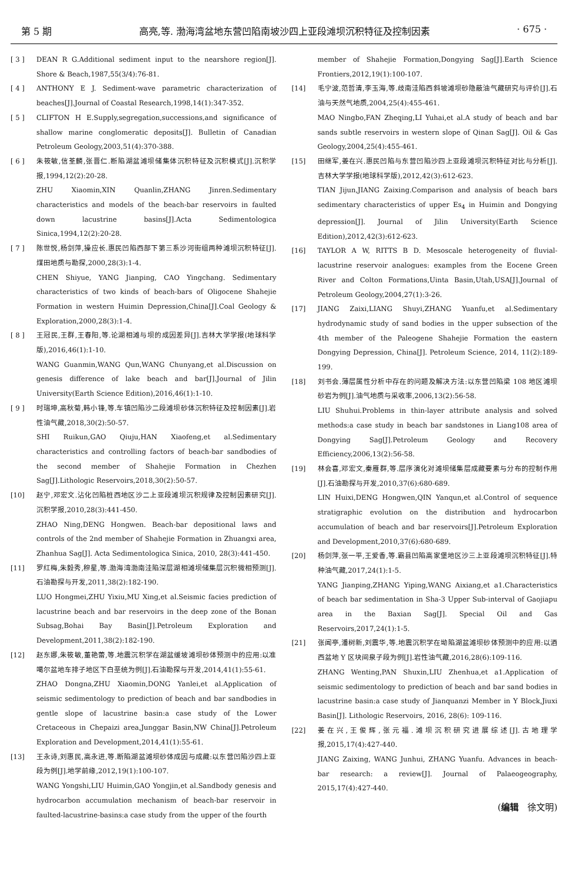第 5 期 高亮,等. 渤海湾盆地东营凹陷南坡沙四上亚段滩坝沉积特征及控制因素 · 675 ·
[ 3 ] DEAN R G.Additional sediment input to the nearshore region[J]. Shore & Beach,1987,55(3/4):76-81.
[ 4 ] ANTHONY E J. Sediment-wave parametric characterization of beaches[J].Journal of Coastal Research,1998,14(1):347-352.
[ 5 ] CLIFTON H E.Supply,segregation,successions,and significance of shallow marine conglomeratic deposits[J]. Bulletin of Canadian Petroleum Geology,2003,51(4):370-388.
[ 6 ] 朱筱敏,信荃麟,张晋仁.断陷湖盆滩坝储集体沉积特征及沉积模式[J].沉积学报,1994,12(2):20-28.
ZHU Xiaomin,XIN Quanlin,ZHANG Jinren.Sedimentary characteristics and models of the beach-bar reservoirs in faulted down lacustrine basins[J].Acta Sedimentologica Sinica,1994,12(2):20-28.
[ 7 ] 陈世悦,杨剑萍,操应长.惠民凹陷西部下第三系沙河街组两种滩坝沉积特征[J].煤田地质与勘探,2000,28(3):1-4.
CHEN Shiyue, YANG Jianping, CAO Yingchang. Sedimentary characteristics of two kinds of beach-bars of Oligocene Shahejie Formation in western Huimin Depression,China[J].Coal Geology & Exploration,2000,28(3):1-4.
[ 8 ] 王冠民,王群,王春阳,等.论湖相滩与坝的成因差异[J].吉林大学学报(地球科学版),2016,46(1):1-10.
WANG Guanmin,WANG Qun,WANG Chunyang,et al.Discussion on genesis difference of lake beach and bar[J].Journal of Jilin University(Earth Science Edition),2016,46(1):1-10.
[ 9 ] 时瑞坤,高秋菊,韩小锋,等.车镇凹陷沙二段滩坝砂体沉积特征及控制因素[J].岩性油气藏,2018,30(2):50-57.
SHI Ruikun,GAO Qiuju,HAN Xiaofeng,et al.Sedimentary characteristics and controlling factors of beach-bar sandbodies of the second member of Shahejie Formation in Chezhen Sag[J].Lithologic Reservoirs,2018,30(2):50-57.
[10] 赵宁,邓宏文.沾化凹陷桩西地区沙二上亚段滩坝沉积规律及控制因素研究[J].沉积学报,2010,28(3):441-450.
ZHAO Ning,DENG Hongwen. Beach-bar depositional laws and controls of the 2nd member of Shahejie Formation in Zhuangxi area, Zhanhua Sag[J]. Acta Sedimentologica Sinica, 2010, 28(3):441-450.
[11] 罗红梅,朱毅秀,穆星,等.渤海湾渤南洼陷深层湖相滩坝储集层沉积微相预测[J].石油勘探与开发,2011,38(2):182-190.
LUO Hongmei,ZHU Yixiu,MU Xing,et al.Seismic facies prediction of lacustrine beach and bar reservoirs in the deep zone of the Bonan Subsag,Bohai Bay Basin[J].Petroleum Exploration and Development,2011,38(2):182-190.
[12] 赵东娜,朱筱敏,董艳蕾,等.地震沉积学在湖盆缓坡滩坝砂体预测中的应用:以准噶尔盆地车排子地区下白垩统为例[J].石油勘探与开发,2014,41(1):55-61.
ZHAO Dongna,ZHU Xiaomin,DONG Yanlei,et al.Application of seismic sedimentology to prediction of beach and bar sandbodies in gentle slope of lacustrine basin:a case study of the Lower Cretaceous in Chepaizi area,Junggar Basin,NW China[J].Petroleum Exploration and Development,2014,41(1):55-61.
[13] 王永诗,刘惠民,高永进,等.断陷湖盆滩坝砂体成因与成藏:以东营凹陷沙四上亚段为例[J].地学前缘,2012,19(1):100-107.
WANG Yongshi,LIU Huimin,GAO Yongjin,et al.Sandbody genesis and hydrocarbon accumulation mechanism of beach-bar reservoir in faulted-lacustrine-basins:a case study from the upper of the fourth
member of Shahejie Formation,Dongying Sag[J].Earth Science Frontiers,2012,19(1):100-107.
[14] 毛宁波,范哲清,李玉海,等.歧南洼陷西斜坡滩坝砂隐蔽油气藏研究与评价[J].石油与天然气地质,2004,25(4):455-461.
MAO Ningbo,FAN Zheqing,LI Yuhai,et al.A study of beach and bar sands subtle reservoirs in western slope of Qinan Sag[J]. Oil & Gas Geology,2004,25(4):455-461.
[15] 田继军,姜在兴.惠民凹陷与东营凹陷沙四上亚段滩坝沉积特征对比与分析[J].吉林大学学报(地球科学版),2012,42(3):612-623.
TIAN Jijun,JIANG Zaixing.Comparison and analysis of beach bars sedimentary characteristics of upper Es<sub>4</sub> in Huimin and Dongying depression[J]. Journal of Jilin University(Earth Science Edition),2012,42(3):612-623.
[16] TAYLOR A W, RITTS B D. Mesoscale heterogeneity of fluvial-lacustrine reservoir analogues: examples from the Eocene Green River and Colton Formations,Uinta Basin,Utah,USA[J].Journal of Petroleum Geology,2004,27(1):3-26.
[17] JIANG Zaixi,LIANG Shuyi,ZHANG Yuanfu,et al.Sedimentary hydrodynamic study of sand bodies in the upper subsection of the 4th member of the Paleogene Shahejie Formation the eastern Dongying Depression, China[J]. Petroleum Science, 2014, 11(2):189-199.
[18] 刘书会.薄层属性分析中存在的问题及解决方法:以东营凹陷梁 108 地区滩坝砂岩为例[J].油气地质与采收率,2006,13(2):56-58.
LIU Shuhui.Problems in thin-layer attribute analysis and solved methods:a case study in beach bar sandstones in Liang108 area of Dongying Sag[J].Petroleum Geology and Recovery Efficiency,2006,13(2):56-58.
[19] 林会喜,邓宏文,秦雁群,等.层序演化对滩坝储集层成藏要素与分布的控制作用[J].石油勘探与开发,2010,37(6):680-689.
LIN Huixi,DENG Hongwen,QIN Yanqun,et al.Control of sequence stratigraphic evolution on the distribution and hydrocarbon accumulation of beach and bar reservoirs[J].Petroleum Exploration and Development,2010,37(6):680-689.
[20] 杨剑萍,张一平,王爱香,等.霸县凹陷高家堡地区沙三上亚段滩坝沉积特征[J].特种油气藏,2017,24(1):1-5.
YANG Jianping,ZHANG Yiping,WANG Aixiang,et a1.Characteristics of beach bar sedimentation in Sha-3 Upper Sub-interval of Gaojiapu area in the Baxian Sag[J]. Special Oil and Gas Reservoirs,2017,24(1):1-5.
[21] 张闻亭,潘树新,刘震华,等.地震沉积学在坳陷湖盆滩坝砂体预测中的应用:以酒西盆地 Y 区块间泉子段为例[J].岩性油气藏,2016,28(6):109-116.
ZHANG Wenting,PAN Shuxin,LIU Zhenhua,et a1.Application of seismic sedimentology to prediction of beach and bar sand bodies in lacustrine basin:a case study of Jianquanzi Member in Y Block,Jiuxi Basin[J]. Lithologic Reservoirs, 2016, 28(6): 109-116.
[22] 姜在兴,王俊辉,张元福.滩坝沉积研究进展综述[J].古地理学报,2015,17(4):427-440.
JIANG Zaixing, WANG Junhui, ZHANG Yuanfu. Advances in beach-bar research: a review[J]. Journal of Palaeogeography, 2015,17(4):427-440.
(编辑　徐文明)